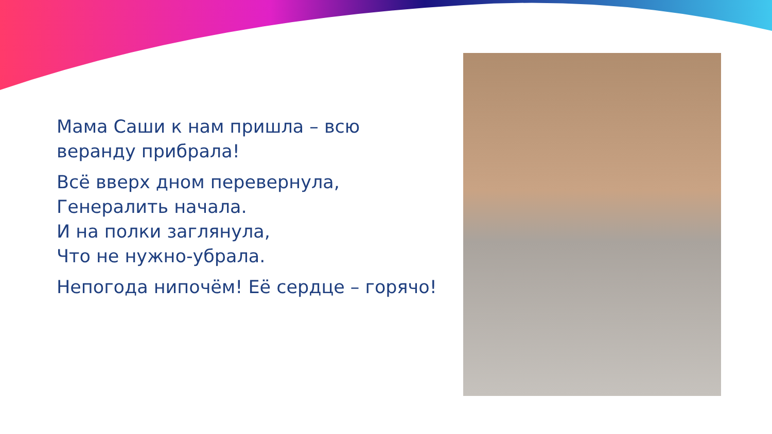Мама Саши к нам пришла – всю веранду прибрала!
Всё вверх дном перевернула,
Генералить начала.
И на полки заглянула,
Что не нужно-убрала.
Непогода нипочём! Её сердце – горячо!